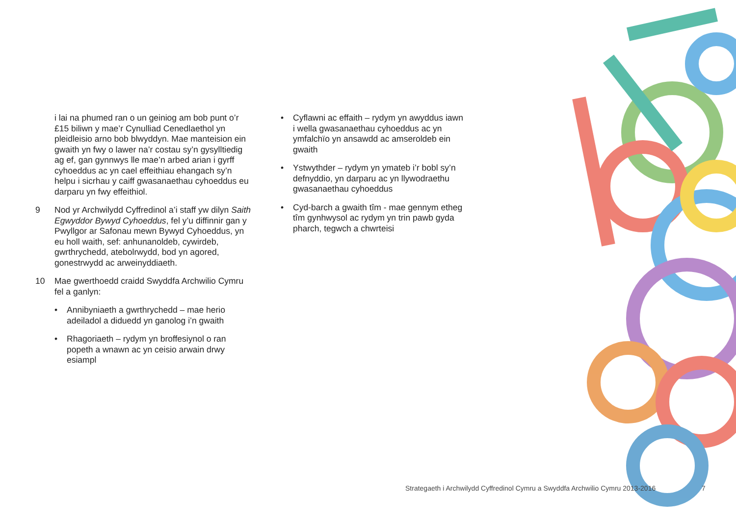i lai na phumed ran o un geiniog am bob punt o’r £15 biliwn y mae’r Cynulliad Cenedlaethol yn pleidleisio arno bob blwyddyn. Mae manteision ein gwaith yn fwy o lawer na’r costau sy’n gysylltiedig ag ef, gan gynnwys lle mae’n arbed arian i gyrff cyhoeddus ac yn cael effeithiau ehangach sy’n helpu i sicrhau y caiff gwasanaethau cyhoeddus eu darparu yn fwy effeithiol.
9 Nod yr Archwilydd Cyffredinol a’i staff yw dilyn Saith Egwyddor Bywyd Cyhoeddus, fel y’u diffinnir gan y Pwyllgor ar Safonau mewn Bywyd Cyhoeddus, yn eu holl waith, sef: anhunanoldeb, cywirdeb, gwrthrychedd, atebolrwydd, bod yn agored, gonestrwydd ac arweinyddiaeth.
10 Mae gwerthoedd craidd Swyddfa Archwilio Cymru fel a ganlyn:
• Annibyniaeth a gwrthrychedd – mae herio adeiladol a diduedd yn ganolog i’n gwaith
• Rhagoriaeth – rydym yn broffesiynol o ran popeth a wnawn ac yn ceisio arwain drwy esiampl
• Cyflawni ac effaith – rydym yn awyddus iawn i wella gwasanaethau cyhoeddus ac yn ymfalchïo yn ansawdd ac amseroldeb ein gwaith
• Ystwythder – rydym yn ymateb i’r bobl sy’n defnyddio, yn darparu ac yn llywodraethu gwasanaethau cyhoeddus
• Cyd-barch a gwaith tîm - mae gennym etheg tîm gynhwysol ac rydym yn trin pawb gyda pharch, tegwch a chwrteisi
Strategaeth i Archwilydd Cyffredinol Cymru a Swyddfa Archwilio Cymru 2013-2016
7